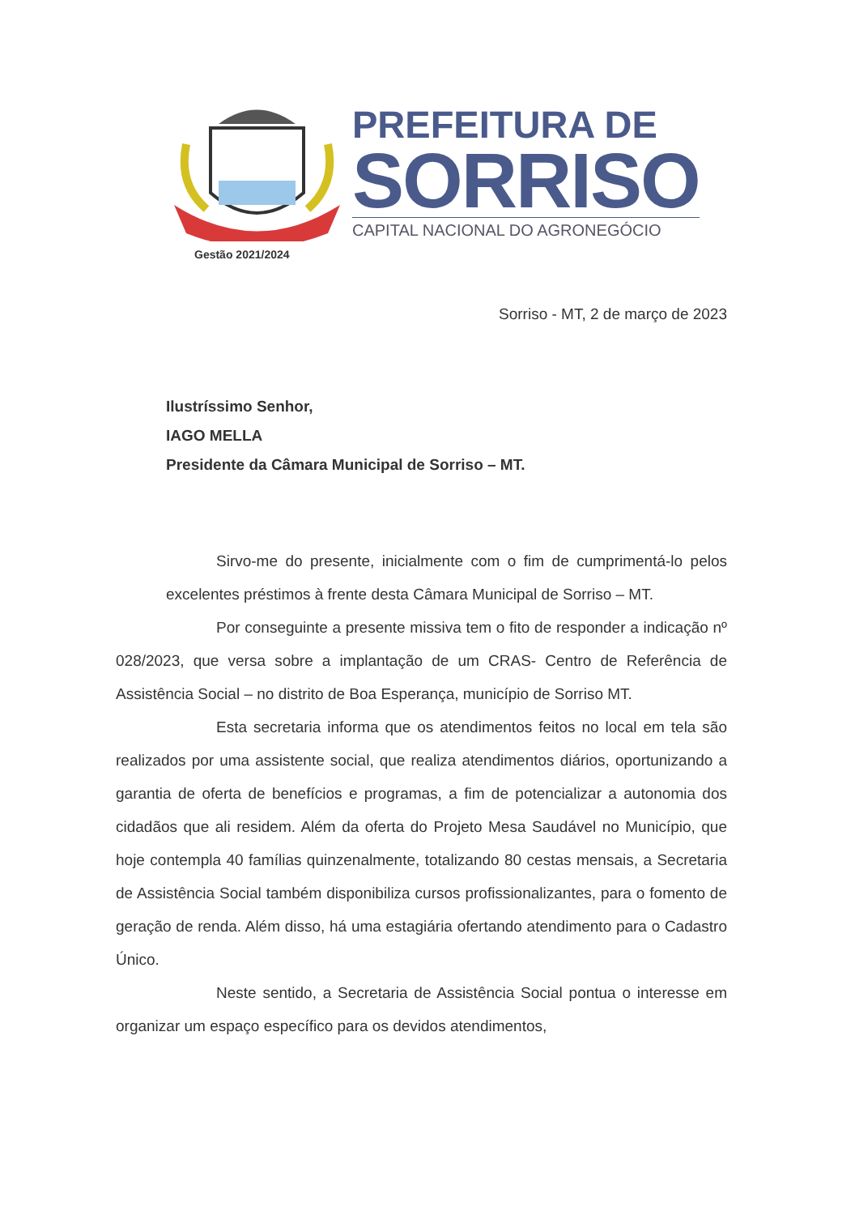PREFEITURA DE
SORRISO
CAPITAL NACIONAL DO AGRONEGÓCIO
Gestão 2021/2024
Sorriso - MT, 2 de março de 2023
Ilustríssimo Senhor,
IAGO MELLA
Presidente da Câmara Municipal de Sorriso – MT.
Sirvo-me do presente, inicialmente com o fim de cumprimentá-lo pelos excelentes préstimos à frente desta Câmara Municipal de Sorriso – MT.
Por conseguinte a presente missiva tem o fito de responder a indicação nº 028/2023, que versa sobre a implantação de um CRAS- Centro de Referência de Assistência Social – no distrito de Boa Esperança, município de Sorriso MT.
Esta secretaria informa que os atendimentos feitos no local em tela são realizados por uma assistente social, que realiza atendimentos diários, oportunizando a garantia de oferta de benefícios e programas, a fim de potencializar a autonomia dos cidadãos que ali residem. Além da oferta do Projeto Mesa Saudável no Município, que hoje contempla 40 famílias quinzenalmente, totalizando 80 cestas mensais, a Secretaria de Assistência Social também disponibiliza cursos profissionalizantes, para o fomento de geração de renda. Além disso, há uma estagiária ofertando atendimento para o Cadastro Único.
Neste sentido, a Secretaria de Assistência Social pontua o interesse em organizar um espaço específico para os devidos atendimentos,